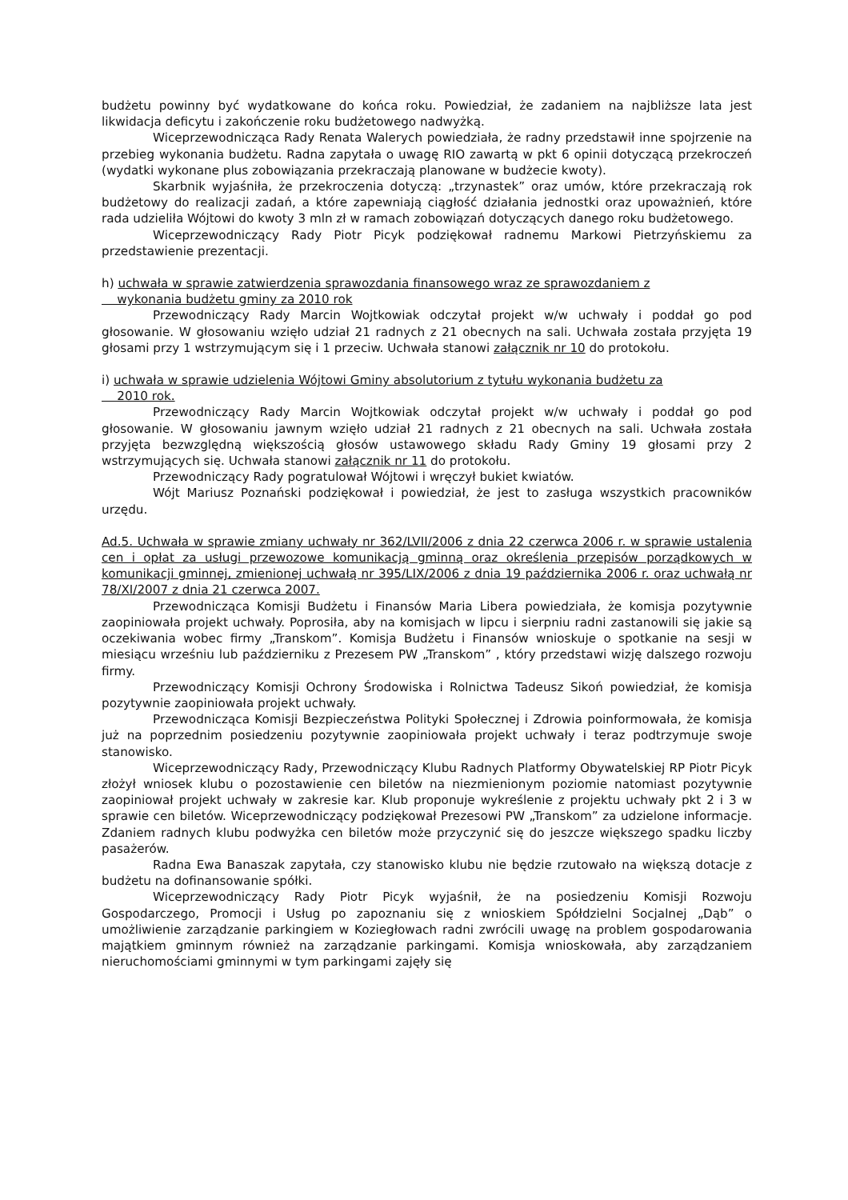budżetu powinny być wydatkowane do końca roku. Powiedział, że zadaniem na najbliższe lata jest likwidacja deficytu i zakończenie roku budżetowego nadwyżką.
Wiceprzewodnicząca Rady Renata Walerych powiedziała, że radny przedstawił inne spojrzenie na przebieg wykonania budżetu. Radna zapytała o uwagę RIO zawartą w pkt 6 opinii dotyczącą przekroczeń (wydatki wykonane plus zobowiązania przekraczają planowane w budżecie kwoty).
Skarbnik wyjaśniła, że przekroczenia dotyczą: „trzynastek” oraz umów, które przekraczają rok budżetowy do realizacji zadań, a które zapewniają ciągłość działania jednostki oraz upoważnień, które rada udzieliła Wójtowi do kwoty 3 mln zł w ramach zobowiązań dotyczących danego roku budżetowego.
Wiceprzewodniczący Rady Piotr Picyk podziękował radnemu Markowi Pietrzyńskiemu za przedstawienie prezentacji.
h) uchwała w sprawie zatwierdzenia sprawozdania finansowego wraz ze sprawozdaniem z
wykonania budżetu gminy za 2010 rok
Przewodniczący Rady Marcin Wojtkowiak odczytał projekt w/w uchwały i poddał go pod głosowanie. W głosowaniu wzięło udział 21 radnych z 21 obecnych na sali. Uchwała została przyjęta 19 głosami przy 1 wstrzymującym się i 1 przeciw. Uchwała stanowi załącznik nr 10 do protokołu.
i) uchwała w sprawie udzielenia Wójtowi Gminy absolutorium z tytułu wykonania budżetu za
2010 rok.
Przewodniczący Rady Marcin Wojtkowiak odczytał projekt w/w uchwały i poddał go pod głosowanie. W głosowaniu jawnym wzięło udział 21 radnych z 21 obecnych na sali. Uchwała została przyjęta bezwzględną większością głosów ustawowego składu Rady Gminy 19 głosami przy 2 wstrzymujących się. Uchwała stanowi załącznik nr 11 do protokołu.
Przewodniczący Rady pogratulował Wójtowi i wręczył bukiet kwiatów.
Wójt Mariusz Poznański podziękował i powiedział, że jest to zasługa wszystkich pracowników urzędu.
Ad.5. Uchwała w sprawie zmiany uchwały nr 362/LVII/2006 z dnia 22 czerwca 2006 r. w sprawie ustalenia cen i opłat za usługi przewozowe komunikacją gminną oraz określenia przepisów porządkowych w komunikacji gminnej, zmienionej uchwałą nr 395/LIX/2006 z dnia 19 października 2006 r. oraz uchwałą nr 78/XI/2007 z dnia 21 czerwca 2007.
Przewodnicząca Komisji Budżetu i Finansów Maria Libera powiedziała, że komisja pozytywnie zaopiniowała projekt uchwały. Poprosiła, aby na komisjach w lipcu i sierpniu radni zastanowili się jakie są oczekiwania wobec firmy „Transkom”. Komisja Budżetu i Finansów wnioskuje o spotkanie na sesji w miesiącu wrześniu lub październiku z Prezesem PW „Transkom” , który przedstawi wizję dalszego rozwoju firmy.
Przewodniczący Komisji Ochrony Środowiska i Rolnictwa Tadeusz Sikoń powiedział, że komisja pozytywnie zaopiniowała projekt uchwały.
Przewodnicząca Komisji Bezpieczeństwa Polityki Społecznej i Zdrowia poinformowała, że komisja już na poprzednim posiedzeniu pozytywnie zaopiniowała projekt uchwały i teraz podtrzymuje swoje stanowisko.
Wiceprzewodniczący Rady, Przewodniczący Klubu Radnych Platformy Obywatelskiej RP Piotr Picyk złożył wniosek klubu o pozostawienie cen biletów na niezmienionym poziomie natomiast pozytywnie zaopiniował projekt uchwały w zakresie kar. Klub proponuje wykreślenie z projektu uchwały pkt 2 i 3 w sprawie cen biletów. Wiceprzewodniczący podziękował Prezesowi PW „Transkom” za udzielone informacje. Zdaniem radnych klubu podwyżka cen biletów może przyczynić się do jeszcze większego spadku liczby pasażerów.
Radna Ewa Banaszak zapytała, czy stanowisko klubu nie będzie rzutowało na większą dotacje z budżetu na dofinansowanie spółki.
Wiceprzewodniczący Rady Piotr Picyk wyjaśnił, że na posiedzeniu Komisji Rozwoju Gospodarczego, Promocji i Usług po zapoznaniu się z wnioskiem Spółdzielni Socjalnej „Dąb” o umożliwienie zarządzanie parkingiem w Koziegłowach radni zwrócili uwagę na problem gospodarowania majątkiem gminnym również na zarządzanie parkingami. Komisja wnioskowała, aby zarządzaniem nieruchomościami gminnymi w tym parkingami zajęły się